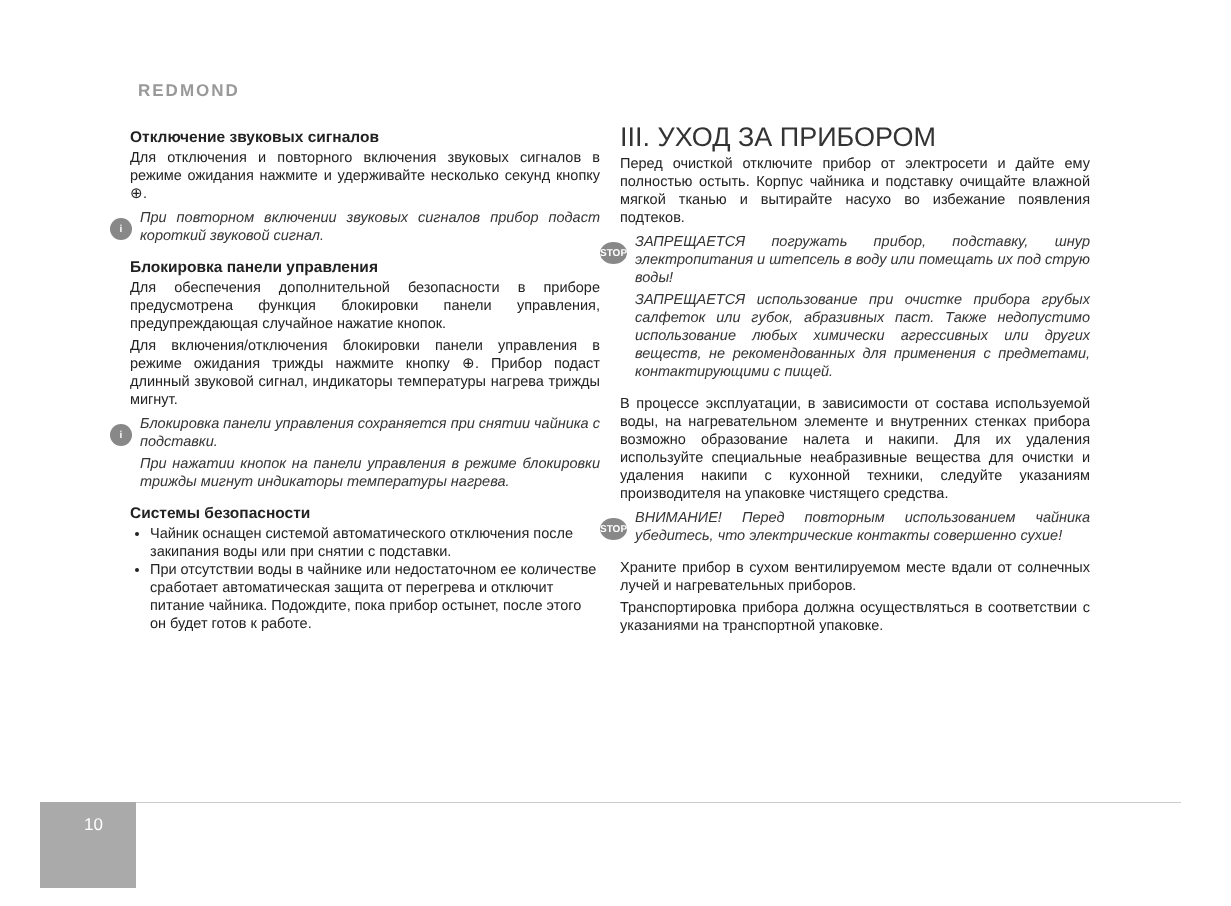REDMOND
Отключение звуковых сигналов
Для отключения и повторного включения звуковых сигналов в режиме ожидания нажмите и удерживайте несколько секунд кнопку ⊕.
i
При повторном включении звуковых сигналов прибор подаст короткий звуковой сигнал.
Блокировка панели управления
Для обеспечения дополнительной безопасности в приборе предусмотрена функция блокировки панели управления, предупреждающая случайное нажатие кнопок.
Для включения/отключения блокировки панели управления в режиме ожидания трижды нажмите кнопку ⊕. Прибор подаст длинный звуковой сигнал, индикаторы температуры нагрева трижды мигнут.
i
Блокировка панели управления сохраняется при снятии чайника с подставки.
При нажатии кнопок на панели управления в режиме блокировки трижды мигнут индикаторы температуры нагрева.
Системы безопасности
Чайник оснащен системой автоматического отключения после закипания воды или при снятии с подставки.
При отсутствии воды в чайнике или недостаточном ее количестве сработает автоматическая защита от перегрева и отключит питание чайника. Подождите, пока прибор остынет, после этого он будет готов к работе.
III. УХОД ЗА ПРИБОРОМ
Перед очисткой отключите прибор от электросети и дайте ему полностью остыть. Корпус чайника и подставку очищайте влажной мягкой тканью и вытирайте насухо во избежание появления подтеков.
STOP
ЗАПРЕЩАЕТСЯ погружать прибор, подставку, шнур электропитания и штепсель в воду или помещать их под струю воды!
ЗАПРЕЩАЕТСЯ использование при очистке прибора грубых салфеток или губок, абразивных паст. Также недопустимо использование любых химически агрессивных или других веществ, не рекомендованных для применения с предметами, контактирующими с пищей.
В процессе эксплуатации, в зависимости от состава используемой воды, на нагревательном элементе и внутренних стенках прибора возможно образование налета и накипи. Для их удаления используйте специальные неабразивные вещества для очистки и удаления накипи с кухонной техники, следуйте указаниям производителя на упаковке чистящего средства.
STOP
ВНИМАНИЕ! Перед повторным использованием чайника убедитесь, что электрические контакты совершенно сухие!
Храните прибор в сухом вентилируемом месте вдали от солнечных лучей и нагревательных приборов.
Транспортировка прибора должна осуществляться в соответствии с указаниями на транспортной упаковке.
10